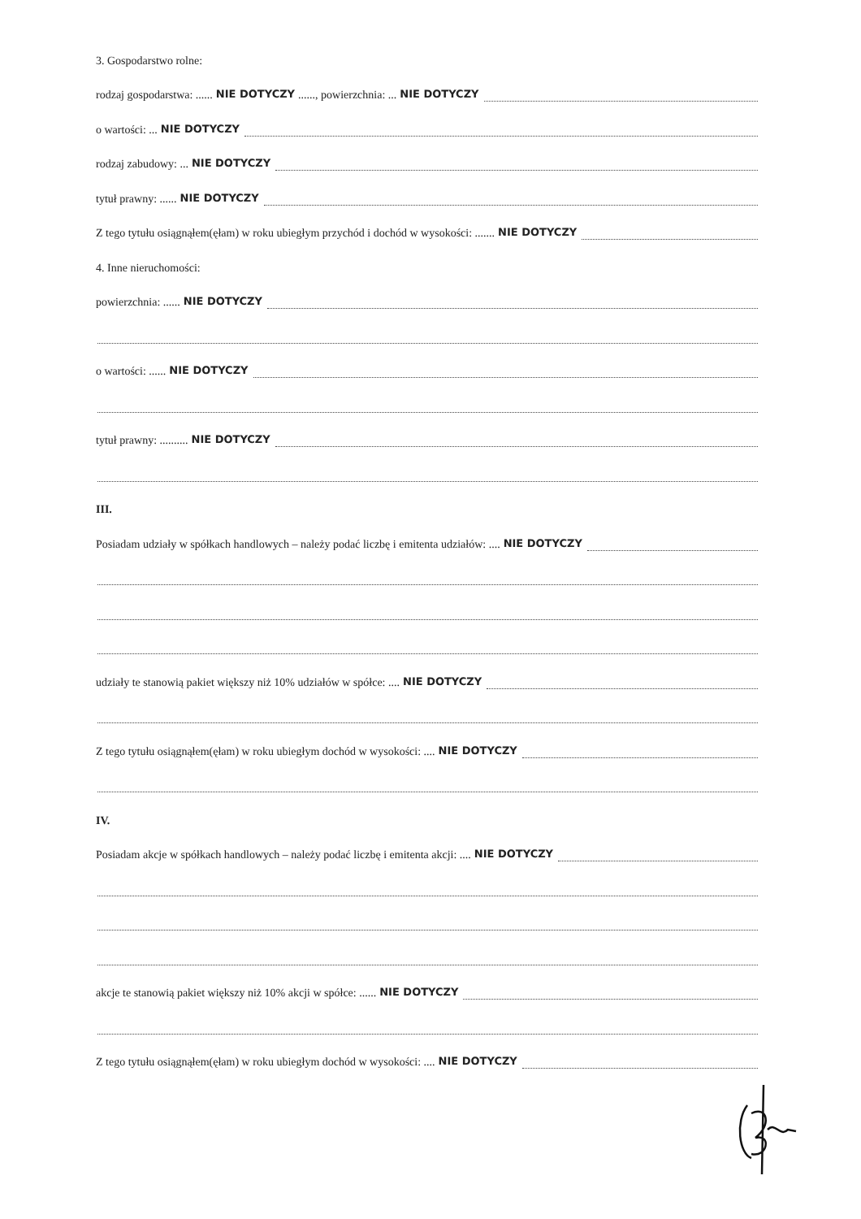3. Gospodarstwo rolne:
rodzaj gospodarstwa: ...... NIE DOTYCZY......, powierzchnia: ... NIE DOTYCZY
o wartości: ... NIE DOTYCZY
rodzaj zabudowy: ... NIE DOTYCZY
tytuł prawny: ...... NIE DOTYCZY
Z tego tytułu osiągnąłem(ęłam) w roku ubiegłym przychód i dochód w wysokości: ....... NIE DOTYCZY
4. Inne nieruchomości:
powierzchnia: ...... NIE DOTYCZY
o wartości: ...... NIE DOTYCZY
tytuł prawny: .......... NIE DOTYCZY
III.
Posiadam udziały w spółkach handlowych – należy podać liczbę i emitenta udziałów: .... NIE DOTYCZY
udziały te stanowią pakiet większy niż 10% udziałów w spółce: .... NIE DOTYCZY
Z tego tytułu osiągnąłem(ęłam) w roku ubiegłym dochód w wysokości: .... NIE DOTYCZY
IV.
Posiadam akcje w spółkach handlowych – należy podać liczbę i emitenta akcji: .... NIE DOTYCZY
akcje te stanowią pakiet większy niż 10% akcji w spółce: ...... NIE DOTYCZY
Z tego tytułu osiągnąłem(ęłam) w roku ubiegłym dochód w wysokości: .... NIE DOTYCZY